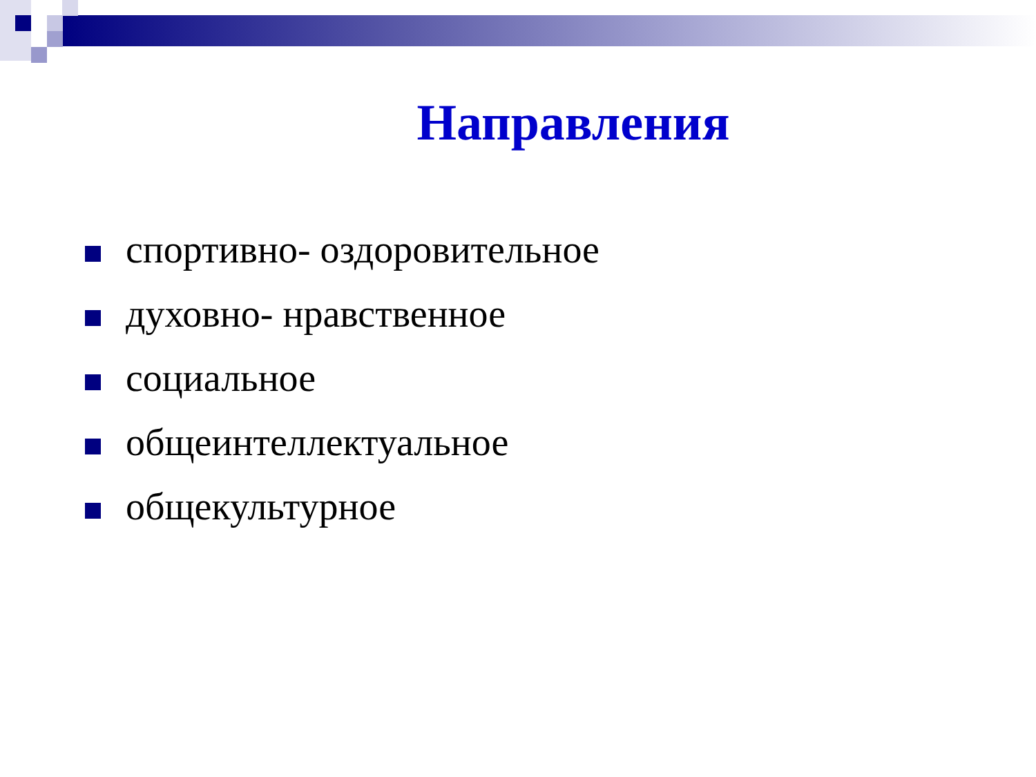Направления
спортивно- оздоровительное
духовно- нравственное
социальное
общеинтеллектуальное
общекультурное